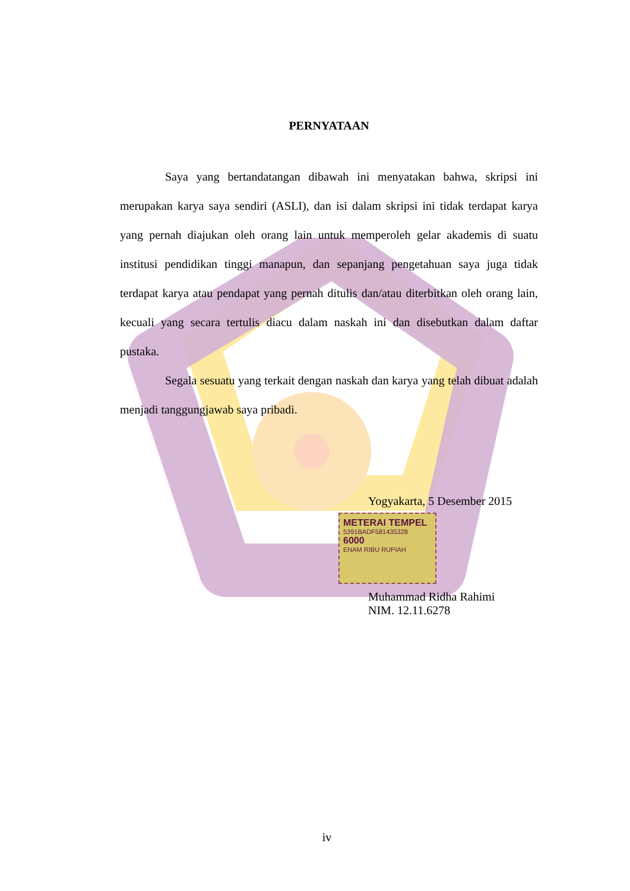PERNYATAAN
Saya yang bertandatangan dibawah ini menyatakan bahwa, skripsi ini merupakan karya saya sendiri (ASLI), dan isi dalam skripsi ini tidak terdapat karya yang pernah diajukan oleh orang lain untuk memperoleh gelar akademis di suatu institusi pendidikan tinggi manapun, dan sepanjang pengetahuan saya juga tidak terdapat karya atau pendapat yang pernah ditulis dan/atau diterbitkan oleh orang lain, kecuali yang secara tertulis diacu dalam naskah ini dan disebutkan dalam daftar pustaka.
Segala sesuatu yang terkait dengan naskah dan karya yang telah dibuat adalah menjadi tanggungjawab saya pribadi.
Yogyakarta, 5 Desember 2015
METERAI TEMPEL
5391BADF581435328
6000
ENAM RIBU RUPIAH
Muhammad Ridha Rahimi
NIM. 12.11.6278
iv